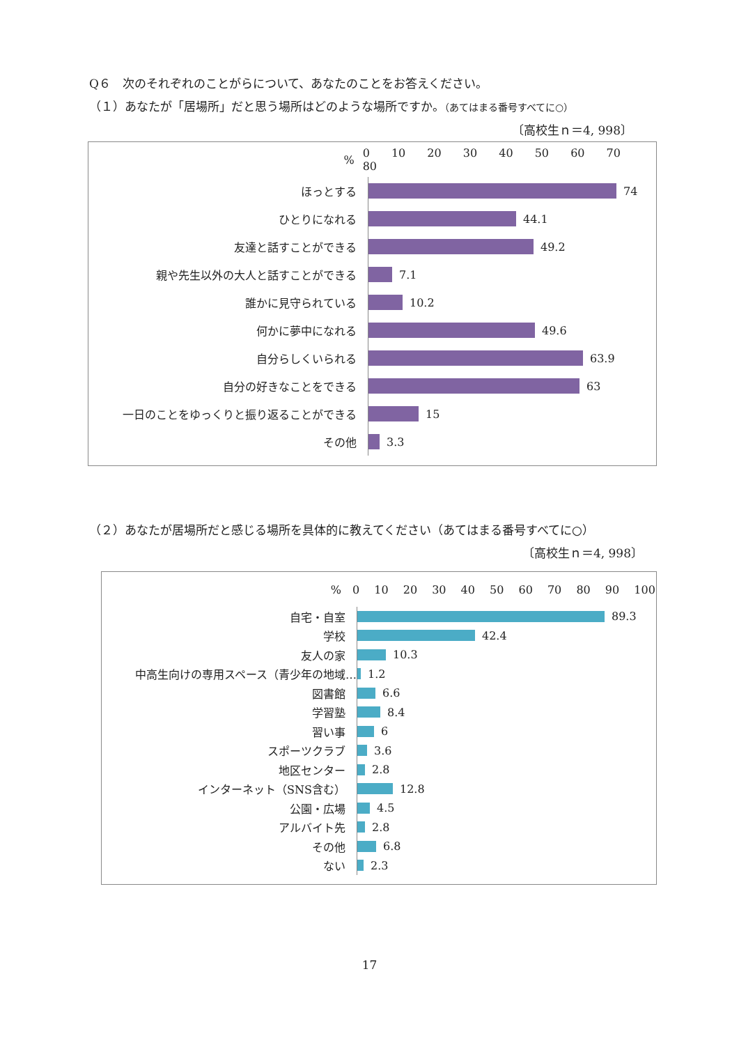Q６　次のそれぞれのことがらについて、あなたのことをお答えください。
（１）あなたが「居場所」だと思う場所はどのような場所ですか。（あてはまる番号すべてに○）
〔高校生ｎ＝4, 998〕
% 0 10 20 30 40 50 60 70 80
ほっとする
74
ひとりになれる
44.1
友達と話すことができる
49.2
親や先生以外の大人と話すことができる
7.1
誰かに見守られている
10.2
何かに夢中になれる
49.6
自分らしくいられる
63.9
自分の好きなことをできる
63
一日のことをゆっくりと振り返ることができる
15
その他
3.3
（２）あなたが居場所だと感じる場所を具体的に教えてください（あてはまる番号すべてに○）
〔高校生ｎ＝4, 998〕
% 0 10 20 30 40 50 60 70 80 90 100
自宅・自室
89.3
学校
42.4
友人の家
10.3
中高生向けの専用スペース（青少年の地域…
1.2
図書館
6.6
学習塾
8.4
習い事
6
スポーツクラブ
3.6
地区センター
2.8
インターネット（SNS含む）
12.8
公園・広場
4.5
アルバイト先
2.8
その他
6.8
ない
2.3
17